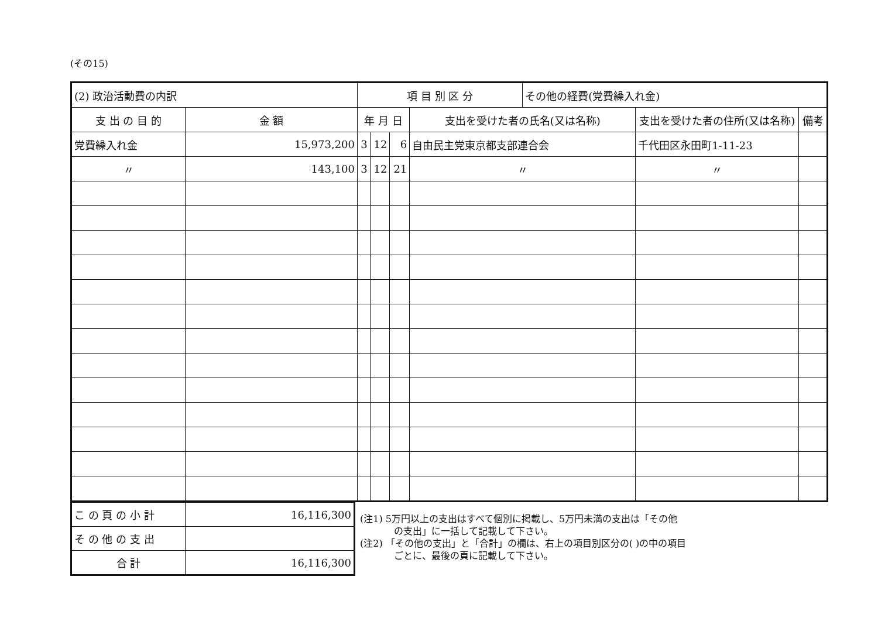(その15)
| (2) 政治活動費の内訳 | | 項 目 別 区 分 | | | | その他の経費(党費繰入れ金) | | |
| 支 出 の 目 的 | 金 額 | 年 月 日 | | | 支出を受けた者の氏名(又は名称) | | 支出を受けた者の住所(又は名称) | 備考 |
| 党費繰入れ金 | 15,973,200 | 3 | 12 | 6 | 自由民主党東京都支部連合会 | | 千代田区永田町1-11-23 | |
| 〃 | 143,100 | 3 | 12 | 21 | 〃 | | 〃 | |
| こ の 頁 の 小 計 | 16,116,300 |
| そ の 他 の 支 出 | |
| 合 計 | 16,116,300 |
(注1) 5万円以上の支出はすべて個別に掲載し、5万円未満の支出は「その他
の支出」に一括して記載して下さい。
(注2) 「その他の支出」と「合計」の欄は、右上の項目別区分の( )の中の項目
ごとに、最後の頁に記載して下さい。